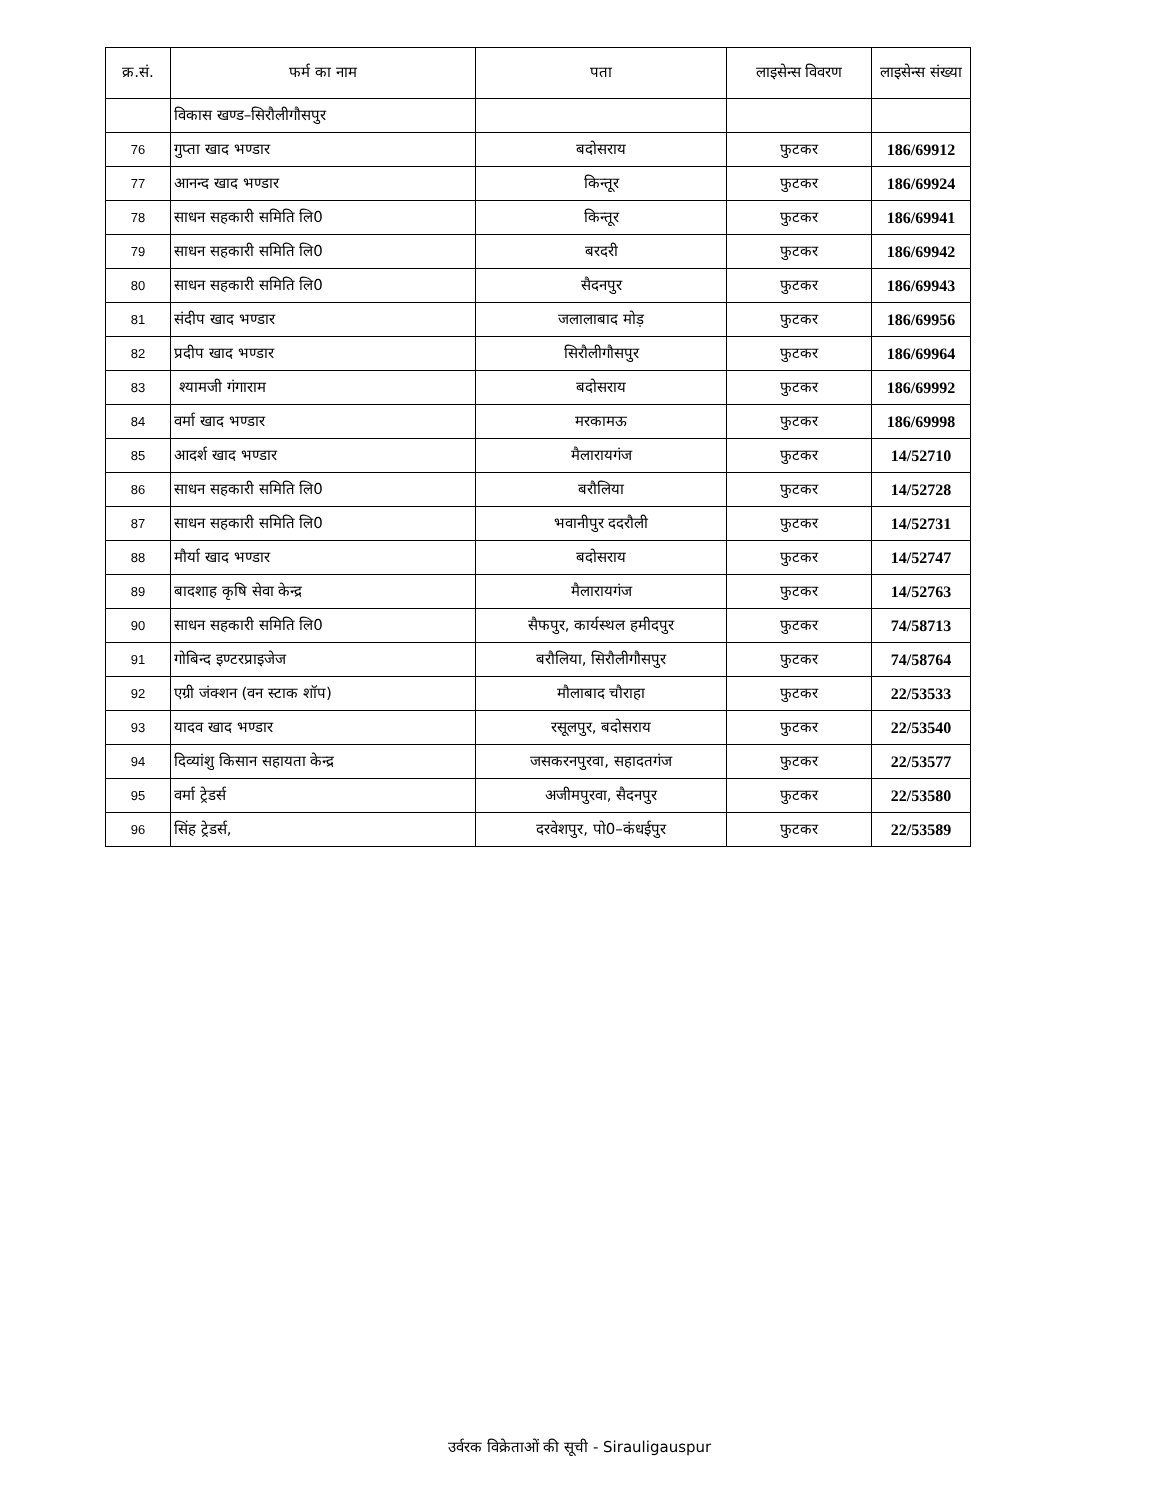| क्र.सं. | फर्म का नाम | पता | लाइसेन्स विवरण | लाइसेन्स संख्या |
| --- | --- | --- | --- | --- |
| | विकास खण्ड–सिरौलीगौसपुर | | | |
| 76 | गुप्ता खाद भण्डार | बदोसराय | फुटकर | 186/69912 |
| 77 | आनन्द खाद भण्डार | किन्तूर | फुटकर | 186/69924 |
| 78 | साधन सहकारी समिति लि0 | किन्तूर | फुटकर | 186/69941 |
| 79 | साधन सहकारी समिति लि0 | बरदरी | फुटकर | 186/69942 |
| 80 | साधन सहकारी समिति लि0 | सैदनपुर | फुटकर | 186/69943 |
| 81 | संदीप खाद भण्डार | जलालाबाद मोड़ | फुटकर | 186/69956 |
| 82 | प्रदीप खाद भण्डार | सिरौलीगौसपुर | फुटकर | 186/69964 |
| 83 | श्यामजी गंगाराम | बदोसराय | फुटकर | 186/69992 |
| 84 | वर्मा खाद भण्डार | मरकामऊ | फुटकर | 186/69998 |
| 85 | आदर्श खाद भण्डार | मैलारायगंज | फुटकर | 14/52710 |
| 86 | साधन सहकारी समिति लि0 | बरौलिया | फुटकर | 14/52728 |
| 87 | साधन सहकारी समिति लि0 | भवानीपुर ददरौली | फुटकर | 14/52731 |
| 88 | मौर्या खाद भण्डार | बदोसराय | फुटकर | 14/52747 |
| 89 | बादशाह कृषि सेवा केन्द्र | मैलारायगंज | फुटकर | 14/52763 |
| 90 | साधन सहकारी समिति लि0 | सैफपुर, कार्यस्थल हमीदपुर | फुटकर | 74/58713 |
| 91 | गोबिन्द इण्टरप्राइजेज | बरौलिया, सिरौलीगौसपुर | फुटकर | 74/58764 |
| 92 | एग्री जंक्शन (वन स्टाक शॉप) | मौलाबाद चौराहा | फुटकर | 22/53533 |
| 93 | यादव खाद भण्डार | रसूलपुर, बदोसराय | फुटकर | 22/53540 |
| 94 | दिव्यांशु किसान सहायता केन्द्र | जसकरनपुरवा, सहादतगंज | फुटकर | 22/53577 |
| 95 | वर्मा ट्रेडर्स | अजीमपुरवा, सैदनपुर | फुटकर | 22/53580 |
| 96 | सिंह ट्रेडर्स, | दरवेशपुर, पो0–कंधईपुर | फुटकर | 22/53589 |
उर्वरक विक्रेताओं की सूची - Sirauligauspur